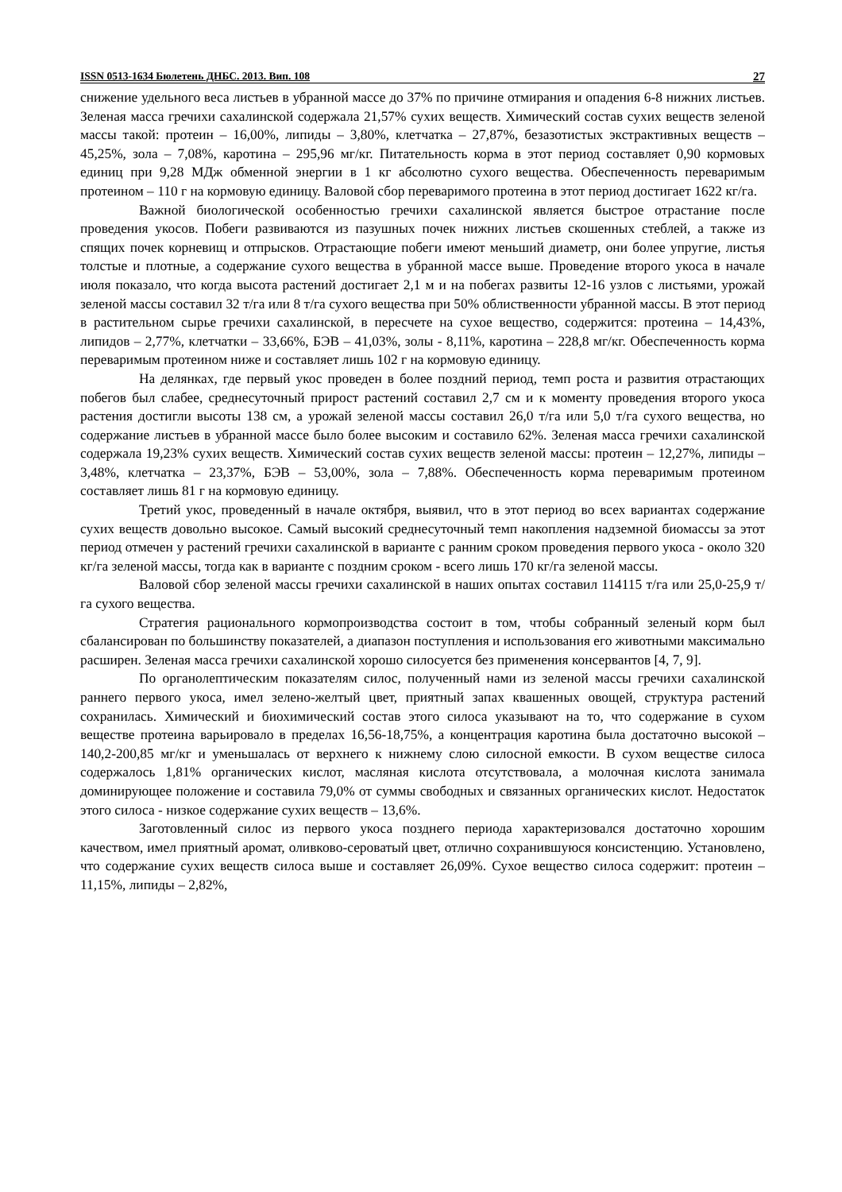ISSN 0513-1634 Бюлетень ДНБС. 2013. Вип. 108 27
снижение удельного веса листьев в убранной массе до 37% по причине отмирания и опадения 6-8 нижних листьев. Зеленая масса гречихи сахалинской содержала 21,57% сухих веществ. Химический состав сухих веществ зеленой массы такой: протеин – 16,00%, липиды – 3,80%, клетчатка – 27,87%, безазотистых экстрактивных веществ – 45,25%, зола – 7,08%, каротина – 295,96 мг/кг. Питательность корма в этот период составляет 0,90 кормовых единиц при 9,28 МДж обменной энергии в 1 кг абсолютно сухого вещества. Обеспеченность переваримым протеином – 110 г на кормовую единицу. Валовой сбор переваримого протеина в этот период достигает 1622 кг/га.
Важной биологической особенностью гречихи сахалинской является быстрое отрастание после проведения укосов. Побеги развиваются из пазушных почек нижних листьев скошенных стеблей, а также из спящих почек корневищ и отпрысков. Отрастающие побеги имеют меньший диаметр, они более упругие, листья толстые и плотные, а содержание сухого вещества в убранной массе выше. Проведение второго укоса в начале июля показало, что когда высота растений достигает 2,1 м и на побегах развиты 12-16 узлов с листьями, урожай зеленой массы составил 32 т/га или 8 т/га сухого вещества при 50% облиственности убранной массы. В этот период в растительном сырье гречихи сахалинской, в пересчете на сухое вещество, содержится: протеина – 14,43%, липидов – 2,77%, клетчатки – 33,66%, БЭВ – 41,03%, золы - 8,11%, каротина – 228,8 мг/кг. Обеспеченность корма переваримым протеином ниже и составляет лишь 102 г на кормовую единицу.
На делянках, где первый укос проведен в более поздний период, темп роста и развития отрастающих побегов был слабее, среднесуточный прирост растений составил 2,7 см и к моменту проведения второго укоса растения достигли высоты 138 см, а урожай зеленой массы составил 26,0 т/га или 5,0 т/га сухого вещества, но содержание листьев в убранной массе было более высоким и составило 62%. Зеленая масса гречихи сахалинской содержала 19,23% сухих веществ. Химический состав сухих веществ зеленой массы: протеин – 12,27%, липиды – 3,48%, клетчатка – 23,37%, БЭВ – 53,00%, зола – 7,88%. Обеспеченность корма переваримым протеином составляет лишь 81 г на кормовую единицу.
Третий укос, проведенный в начале октября, выявил, что в этот период во всех вариантах содержание сухих веществ довольно высокое. Самый высокий среднесуточный темп накопления надземной биомассы за этот период отмечен у растений гречихи сахалинской в варианте с ранним сроком проведения первого укоса - около 320 кг/га зеленой массы, тогда как в варианте с поздним сроком - всего лишь 170 кг/га зеленой массы.
Валовой сбор зеленой массы гречихи сахалинской в наших опытах составил 114115 т/га или 25,0-25,9 т/га сухого вещества.
Стратегия рационального кормопроизводства состоит в том, чтобы собранный зеленый корм был сбалансирован по большинству показателей, а диапазон поступления и использования его животными максимально расширен. Зеленая масса гречихи сахалинской хорошо силосуется без применения консервантов [4, 7, 9].
По органолептическим показателям силос, полученный нами из зеленой массы гречихи сахалинской раннего первого укоса, имел зелено-желтый цвет, приятный запах квашенных овощей, структура растений сохранилась. Химический и биохимический состав этого силоса указывают на то, что содержание в сухом веществе протеина варьировало в пределах 16,56-18,75%, а концентрация каротина была достаточно высокой – 140,2-200,85 мг/кг и уменьшалась от верхнего к нижнему слою силосной емкости. В сухом веществе силоса содержалось 1,81% органических кислот, масляная кислота отсутствовала, а молочная кислота занимала доминирующее положение и составила 79,0% от суммы свободных и связанных органических кислот. Недостаток этого силоса - низкое содержание сухих веществ – 13,6%.
Заготовленный силос из первого укоса позднего периода характеризовался достаточно хорошим качеством, имел приятный аромат, оливково-сероватый цвет, отлично сохранившуюся консистенцию. Установлено, что содержание сухих веществ силоса выше и составляет 26,09%. Сухое вещество силоса содержит: протеин – 11,15%, липиды – 2,82%,